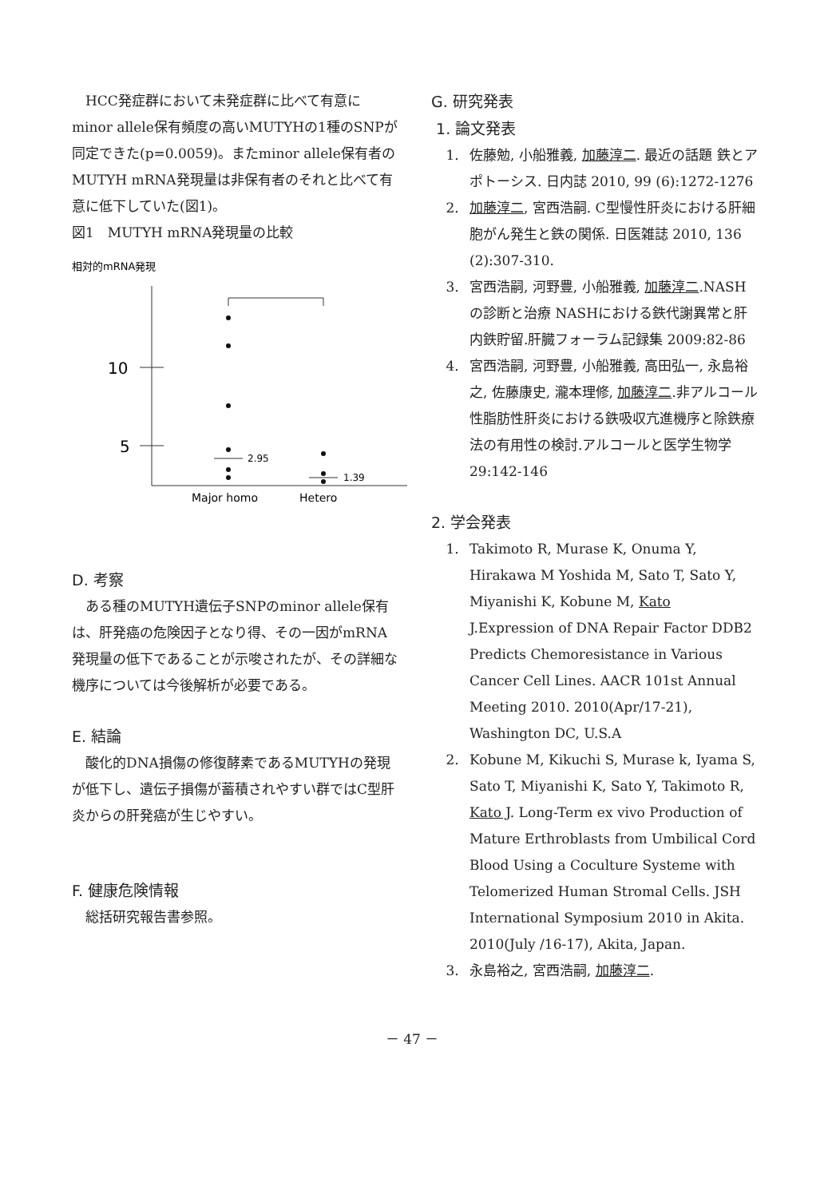HCC発症群において未発症群に比べて有意にminor allele保有頻度の高いMUTYHの1種のSNPが同定できた(p=0.0059)。またminor allele保有者のMUTYH mRNA発現量は非保有者のそれと比べて有意に低下していた(図1)。
図1　MUTYH mRNA発現量の比較
相対的mRNA発現
10
5
2.95
1.39
Major homo
Hetero
D. 考察
ある種のMUTYH遺伝子SNPのminor allele保有は、肝発癌の危険因子となり得、その一因がmRNA発現量の低下であることが示唆されたが、その詳細な機序については今後解析が必要である。
E. 結論
酸化的DNA損傷の修復酵素であるMUTYHの発現が低下し、遺伝子損傷が蓄積されやすい群ではC型肝炎からの肝発癌が生じやすい。
F. 健康危険情報
総括研究報告書参照。
G. 研究発表
1. 論文発表
1. 佐藤勉, 小船雅義, 加藤淳二. 最近の話題 鉄とアポトーシス. 日内誌 2010, 99 (6):1272-1276
2. 加藤淳二, 宮西浩嗣. C型慢性肝炎における肝細胞がん発生と鉄の関係. 日医雑誌 2010, 136 (2):307-310.
3. 宮西浩嗣, 河野豊, 小船雅義, 加藤淳二.NASHの診断と治療 NASHにおける鉄代謝異常と肝内鉄貯留.肝臓フォーラム記録集 2009:82-86
4. 宮西浩嗣, 河野豊, 小船雅義, 高田弘一, 永島裕之, 佐藤康史, 瀧本理修, 加藤淳二.非アルコール性脂肪性肝炎における鉄吸収亢進機序と除鉄療法の有用性の検討.アルコールと医学生物学 29:142-146
2. 学会発表
1. Takimoto R, Murase K, Onuma Y, Hirakawa M Yoshida M, Sato T, Sato Y, Miyanishi K, Kobune M, Kato J.Expression of DNA Repair Factor DDB2 Predicts Chemoresistance in Various Cancer Cell Lines. AACR 101st Annual Meeting 2010. 2010(Apr/17-21), Washington DC, U.S.A
2. Kobune M, Kikuchi S, Murase k, Iyama S, Sato T, Miyanishi K, Sato Y, Takimoto R, Kato J. Long-Term ex vivo Production of Mature Erthroblasts from Umbilical Cord Blood Using a Coculture Systeme with Telomerized Human Stromal Cells. JSH International Symposium 2010 in Akita. 2010(July /16-17), Akita, Japan.
3. 永島裕之, 宮西浩嗣, 加藤淳二.
－ 47 －